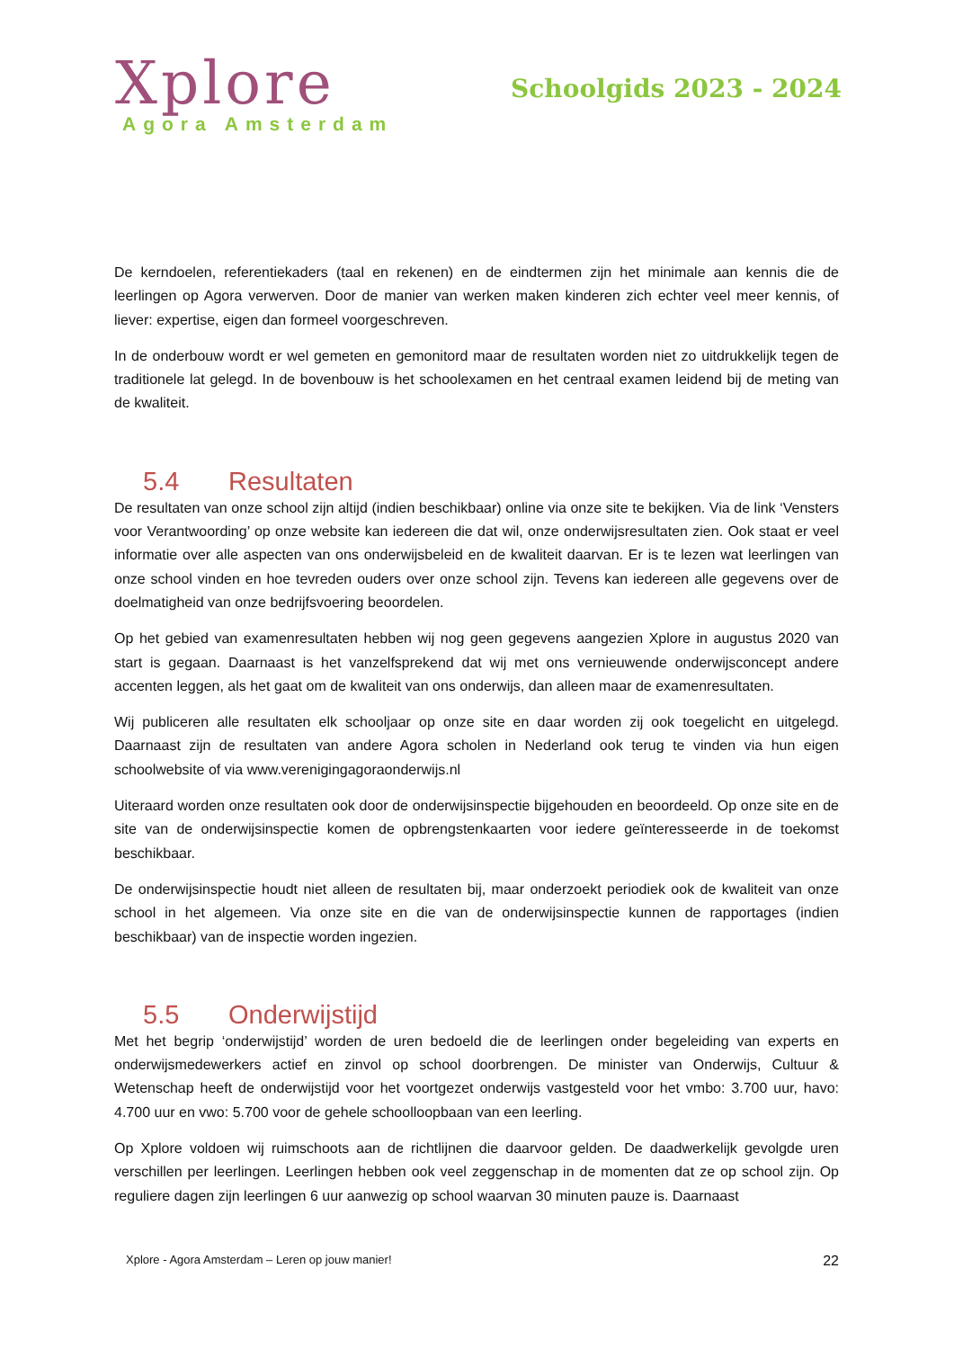Xplore
Agora Amsterdam
Schoolgids 2023 - 2024
De kerndoelen, referentiekaders (taal en rekenen) en de eindtermen zijn het minimale aan kennis die de leerlingen op Agora verwerven. Door de manier van werken maken kinderen zich echter veel meer kennis, of liever: expertise, eigen dan formeel voorgeschreven.
In de onderbouw wordt er wel gemeten en gemonitord maar de resultaten worden niet zo uitdrukkelijk tegen de traditionele lat gelegd. In de bovenbouw is het schoolexamen en het centraal examen leidend bij de meting van de kwaliteit.
5.4 Resultaten
De resultaten van onze school zijn altijd (indien beschikbaar) online via onze site te bekijken. Via de link ‘Vensters voor Verantwoording’ op onze website kan iedereen die dat wil, onze onderwijsresultaten zien. Ook staat er veel informatie over alle aspecten van ons onderwijsbeleid en de kwaliteit daarvan. Er is te lezen wat leerlingen van onze school vinden en hoe tevreden ouders over onze school zijn. Tevens kan iedereen alle gegevens over de doelmatigheid van onze bedrijfsvoering beoordelen.
Op het gebied van examenresultaten hebben wij nog geen gegevens aangezien Xplore in augustus 2020 van start is gegaan. Daarnaast is het vanzelfsprekend dat wij met ons vernieuwende onderwijsconcept andere accenten leggen, als het gaat om de kwaliteit van ons onderwijs, dan alleen maar de examenresultaten.
Wij publiceren alle resultaten elk schooljaar op onze site en daar worden zij ook toegelicht en uitgelegd. Daarnaast zijn de resultaten van andere Agora scholen in Nederland ook terug te vinden via hun eigen schoolwebsite of via www.verenigingagoraonderwijs.nl
Uiteraard worden onze resultaten ook door de onderwijsinspectie bijgehouden en beoordeeld. Op onze site en de site van de onderwijsinspectie komen de opbrengstenkaarten voor iedere geïnteresseerde in de toekomst beschikbaar.
De onderwijsinspectie houdt niet alleen de resultaten bij, maar onderzoekt periodiek ook de kwaliteit van onze school in het algemeen. Via onze site en die van de onderwijsinspectie kunnen de rapportages (indien beschikbaar) van de inspectie worden ingezien.
5.5 Onderwijstijd
Met het begrip ‘onderwijstijd’ worden de uren bedoeld die de leerlingen onder begeleiding van experts en onderwijsmedewerkers actief en zinvol op school doorbrengen. De minister van Onderwijs, Cultuur & Wetenschap heeft de onderwijstijd voor het voortgezet onderwijs vastgesteld voor het vmbo: 3.700 uur, havo: 4.700 uur en vwo: 5.700 voor de gehele schoolloopbaan van een leerling.
Op Xplore voldoen wij ruimschoots aan de richtlijnen die daarvoor gelden. De daadwerkelijk gevolgde uren verschillen per leerlingen. Leerlingen hebben ook veel zeggenschap in de momenten dat ze op school zijn. Op reguliere dagen zijn leerlingen 6 uur aanwezig op school waarvan 30 minuten pauze is. Daarnaast
Xplore - Agora Amsterdam – Leren op jouw manier! 22